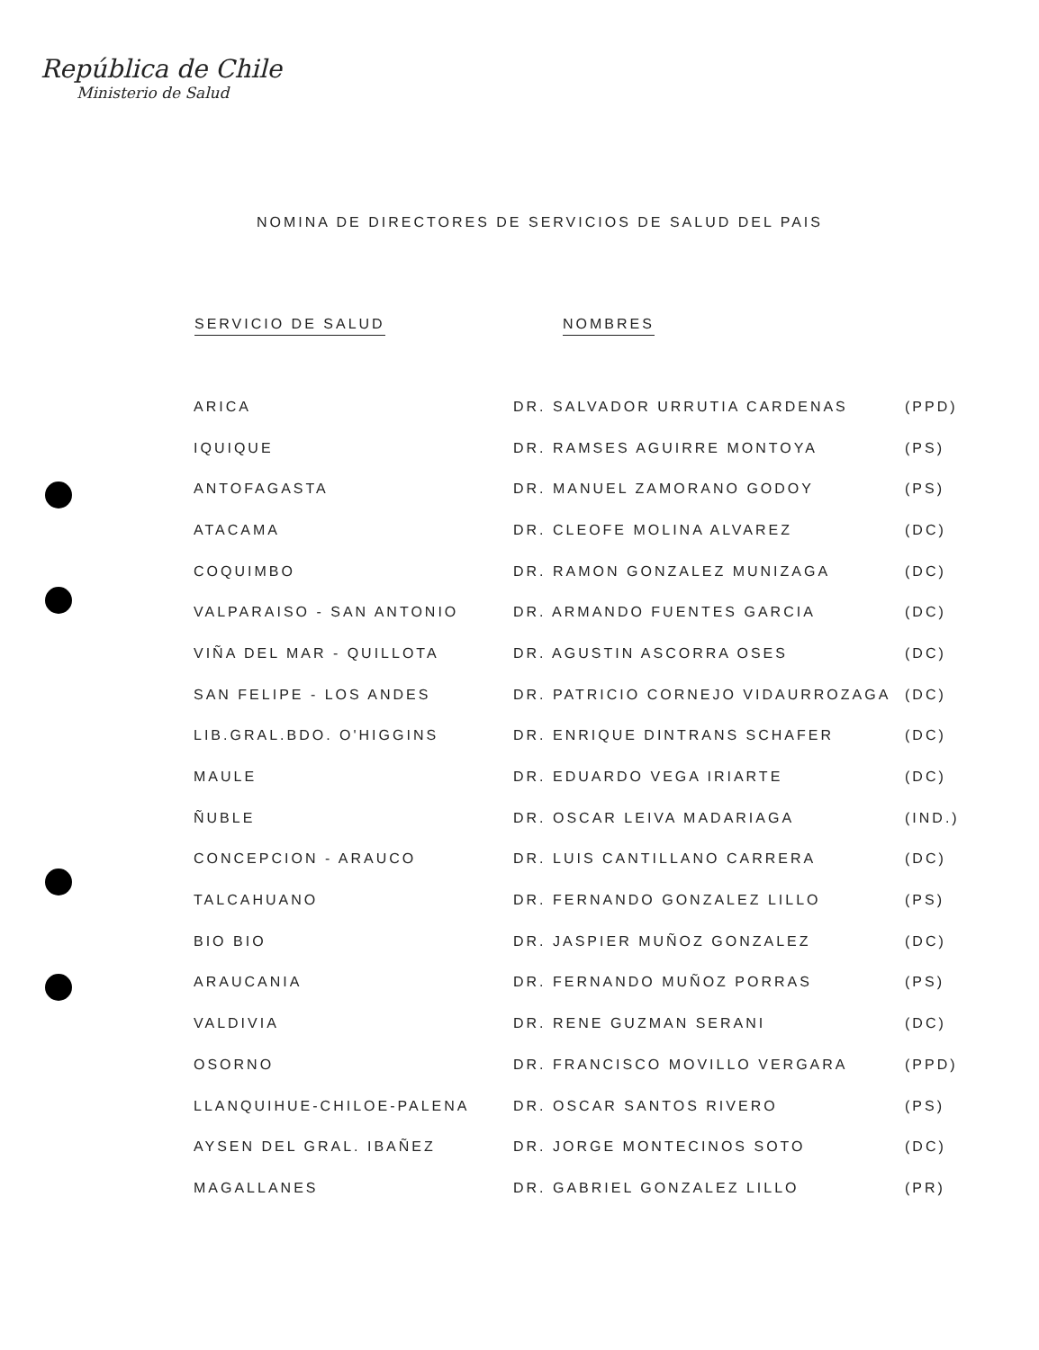República de Chile
Ministerio de Salud
NOMINA DE DIRECTORES DE SERVICIOS DE SALUD DEL PAIS
| SERVICIO DE SALUD | NOMBRES | |
| --- | --- | --- |
| ARICA | DR. SALVADOR URRUTIA CARDENAS | (PPD) |
| IQUIQUE | DR. RAMSES AGUIRRE MONTOYA | (PS) |
| ANTOFAGASTA | DR. MANUEL ZAMORANO GODOY | (PS) |
| ATACAMA | DR. CLEOFE MOLINA ALVAREZ | (DC) |
| COQUIMBO | DR. RAMON GONZALEZ MUNIZAGA | (DC) |
| VALPARAISO - SAN ANTONIO | DR. ARMANDO FUENTES GARCIA | (DC) |
| VIÑA DEL MAR - QUILLOTA | DR. AGUSTIN ASCORRA OSES | (DC) |
| SAN FELIPE - LOS ANDES | DR. PATRICIO CORNEJO VIDAURROZAGA | (DC) |
| LIB.GRAL.BDO. O'HIGGINS | DR. ENRIQUE DINTRANS SCHAFER | (DC) |
| MAULE | DR. EDUARDO VEGA IRIARTE | (DC) |
| ÑUBLE | DR. OSCAR LEIVA MADARIAGA | (IND.) |
| CONCEPCION - ARAUCO | DR. LUIS CANTILLANO CARRERA | (DC) |
| TALCAHUANO | DR. FERNANDO GONZALEZ LILLO | (PS) |
| BIO BIO | DR. JASPIER MUÑOZ GONZALEZ | (DC) |
| ARAUCANIA | DR. FERNANDO MUÑOZ PORRAS | (PS) |
| VALDIVIA | DR. RENE GUZMAN SERANI | (DC) |
| OSORNO | DR. FRANCISCO MOVILLO VERGARA | (PPD) |
| LLANQUIHUE-CHILOE-PALENA | DR. OSCAR SANTOS RIVERO | (PS) |
| AYSEN DEL GRAL. IBAÑEZ | DR. JORGE MONTECINOS SOTO | (DC) |
| MAGALLANES | DR. GABRIEL GONZALEZ LILLO | (PR) |